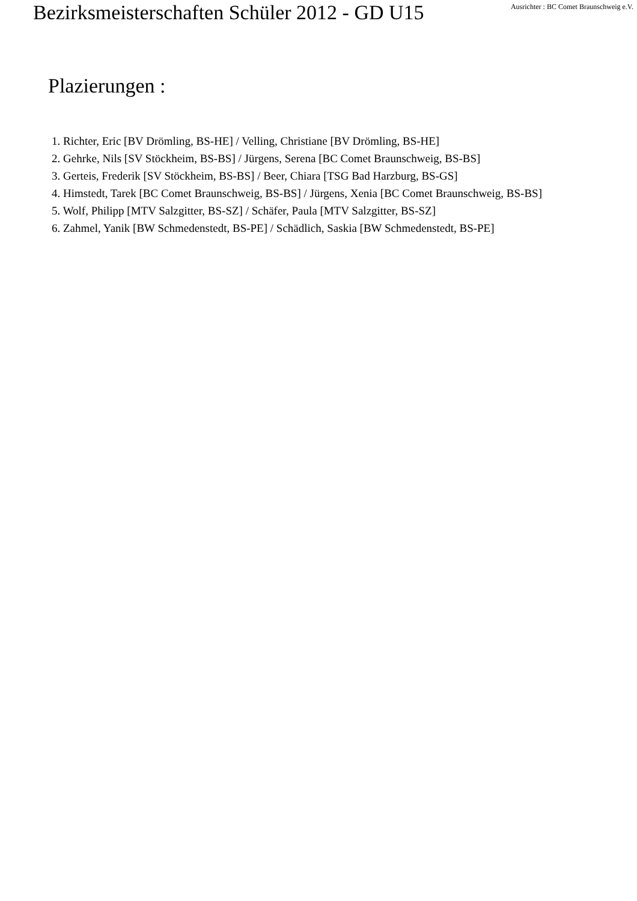Bezirksmeisterschaften Schüler 2012 - GD U15
Ausrichter : BC Comet Braunschweig e.V.
Plazierungen :
1. Richter, Eric [BV Drömling, BS-HE] / Velling, Christiane [BV Drömling, BS-HE]
2. Gehrke, Nils [SV Stöckheim, BS-BS] / Jürgens, Serena [BC Comet Braunschweig, BS-BS]
3. Gerteis, Frederik [SV Stöckheim, BS-BS] / Beer, Chiara [TSG Bad Harzburg, BS-GS]
4. Himstedt, Tarek [BC Comet Braunschweig, BS-BS] / Jürgens, Xenia [BC Comet Braunschweig, BS-BS]
5. Wolf, Philipp [MTV Salzgitter, BS-SZ] / Schäfer, Paula [MTV Salzgitter, BS-SZ]
6. Zahmel, Yanik [BW Schmedenstedt, BS-PE] / Schädlich, Saskia [BW Schmedenstedt, BS-PE]